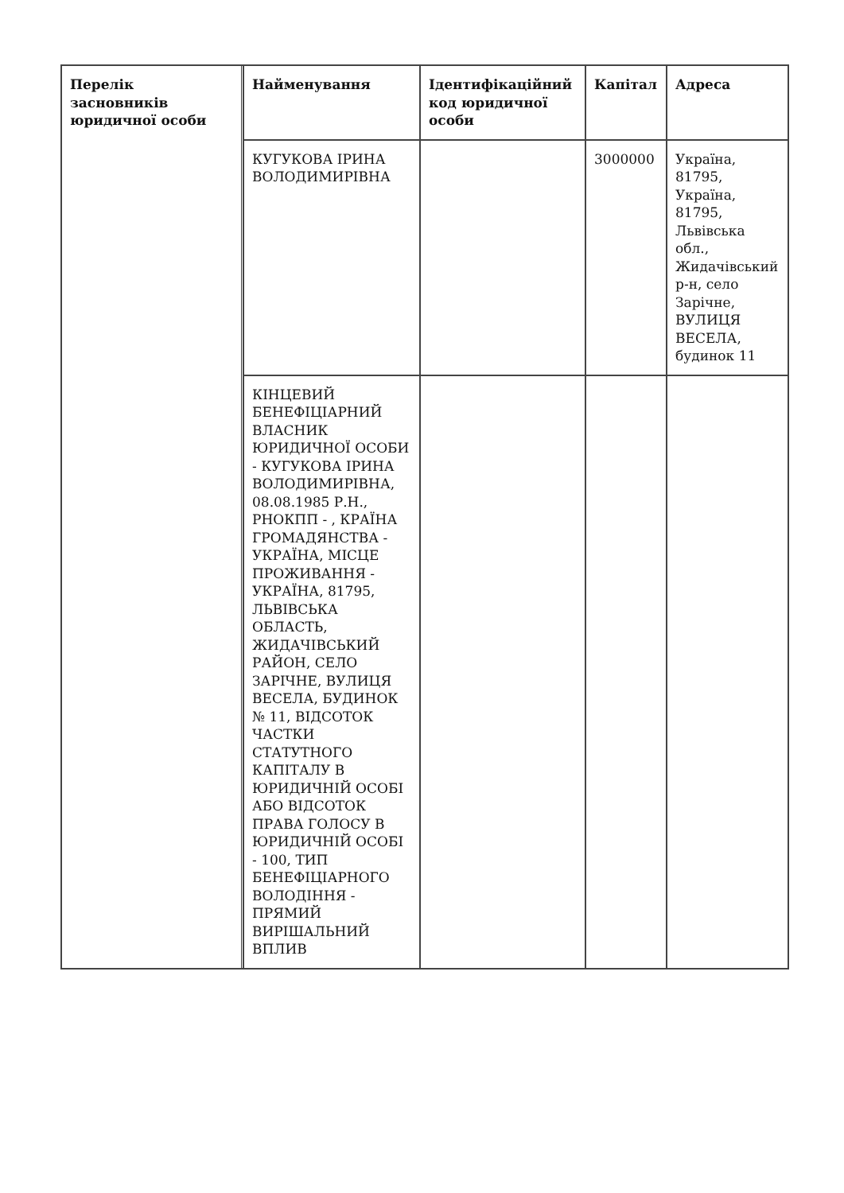| Перелік засновників юридичної особи | Найменування | Ідентифікаційний код юридичної особи | Капітал | Адреса |
| --- | --- | --- | --- | --- |
| | КУГУКОВА ІРИНА ВОЛОДИМИРІВНА | | 3000000 | Україна, 81795, Україна, 81795, Львівська обл., Жидачівський р-н, село Зарічне, ВУЛИЦЯ ВЕСЕЛА, будинок 11 |
| | КІНЦЕВИЙ БЕНЕФІЦІАРНИЙ ВЛАСНИК ЮРИДИЧНОЇ ОСОБИ - КУГУКОВА ІРИНА ВОЛОДИМИРІВНА, 08.08.1985 Р.Н., РНОКПП - , КРАЇНА ГРОМАДЯНСТВА - УКРАЇНА, МІСЦЕ ПРОЖИВАННЯ - УКРАЇНА, 81795, ЛЬВІВСЬКА ОБЛАСТЬ, ЖИДАЧІВСЬКИЙ РАЙОН, СЕЛО ЗАРІЧНЕ, ВУЛИЦЯ ВЕСЕЛА, БУДИНОК № 11, ВІДСОТОК ЧАСТКИ СТАТУТНОГО КАПІТАЛУ В ЮРИДИЧНІЙ ОСОБІ АБО ВІДСОТОК ПРАВА ГОЛОСУ В ЮРИДИЧНІЙ ОСОБІ - 100, ТИП БЕНЕФІЦІАРНОГО ВОЛОДІННЯ - ПРЯМИЙ ВИРІШАЛЬНИЙ ВПЛИВ | | | |